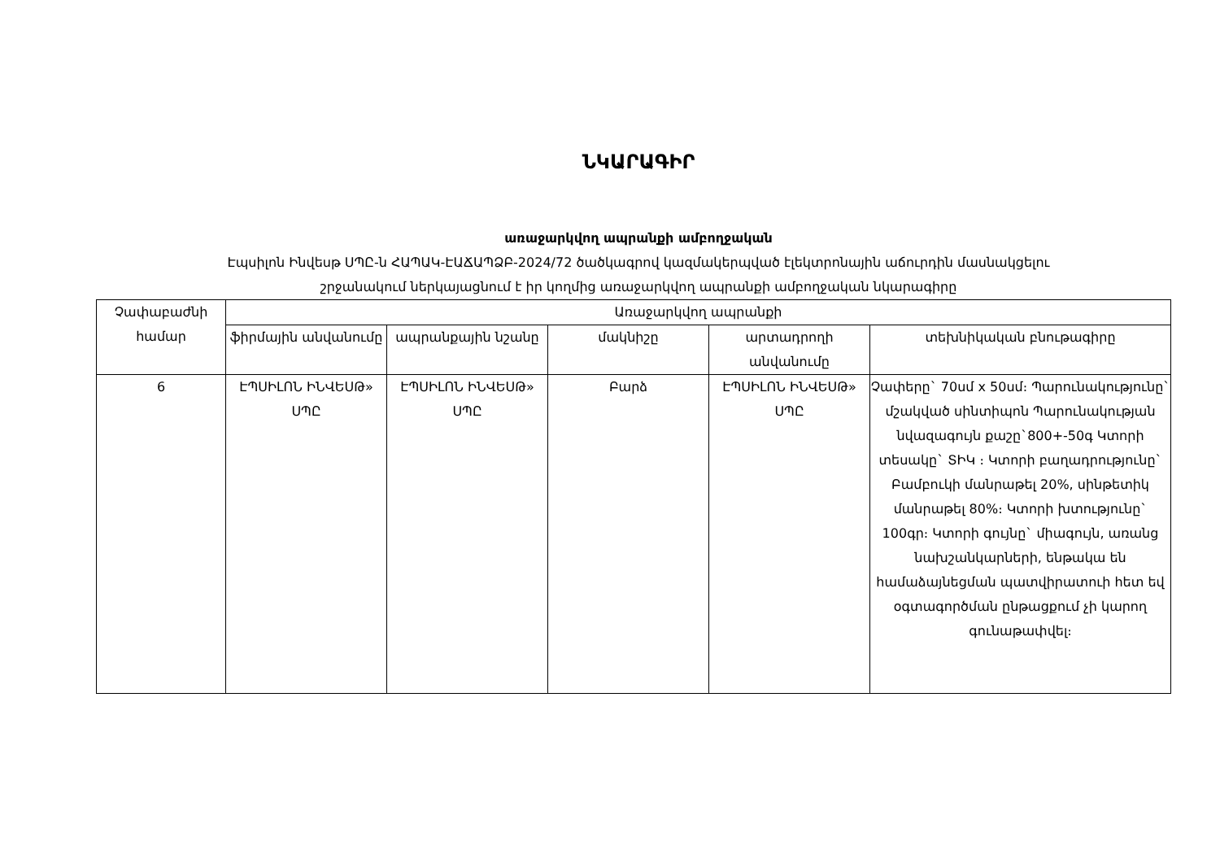ՆԿԱՐԱԳԻՐ
առաջարկվող ապրանքի ամբողջական
Էպսիլոն Ինվեսթ ՍՊԸ-ն ՀԱՊԱԿ-ԷԱՃԱՊՁԲ-2024/72 ծածկագրով կազմակերպված էլեկտրոնային աճուրդին մասնակցելու
շրջանակում ներկայացնում է իր կողմից առաջարկվող ապրանքի ամբողջական նկարագիրը
| Չափաբաժնի համար | Առաջարկվող ապրանքի | | | | |
| --- | --- | --- | --- | --- | --- |
| | ֆիրմային անվանումը | ապրանքային նշանը | մակնիշը | արտադրողի անվանումը | տեխնիկական բնութագիրը |
| 6 | ԷՊՍԻԼՈՆ ԻՆՎԵՍԹ» ՍՊԸ | ԷՊՍԻԼՈՆ ԻՆՎԵՍԹ» ՍՊԸ | Բարձ | ԷՊՍԻԼՈՆ ԻՆՎԵՍԹ» ՍՊԸ | Չափերը` 70սմ x 50սմ։ Պարունակությունը` մշակված սինտիպոն Պարունակության նվազագույն քաշը`800+-50գ Կտորի տեսակը` ՏԻԿ ։ Կտորի բաղադրությունը` Բամբուկի մանրաթել 20%, սինթետիկ մանրաթել 80%։ Կտորի խտությունը` 100գր։ Կտորի գույնը` միագույն, առանց նախշանկարների, ենթակա են համաձայնեցման պատվիրատուի հետ եվ օգտագործման ընթացքում չի կարող գունաթափվել։ |